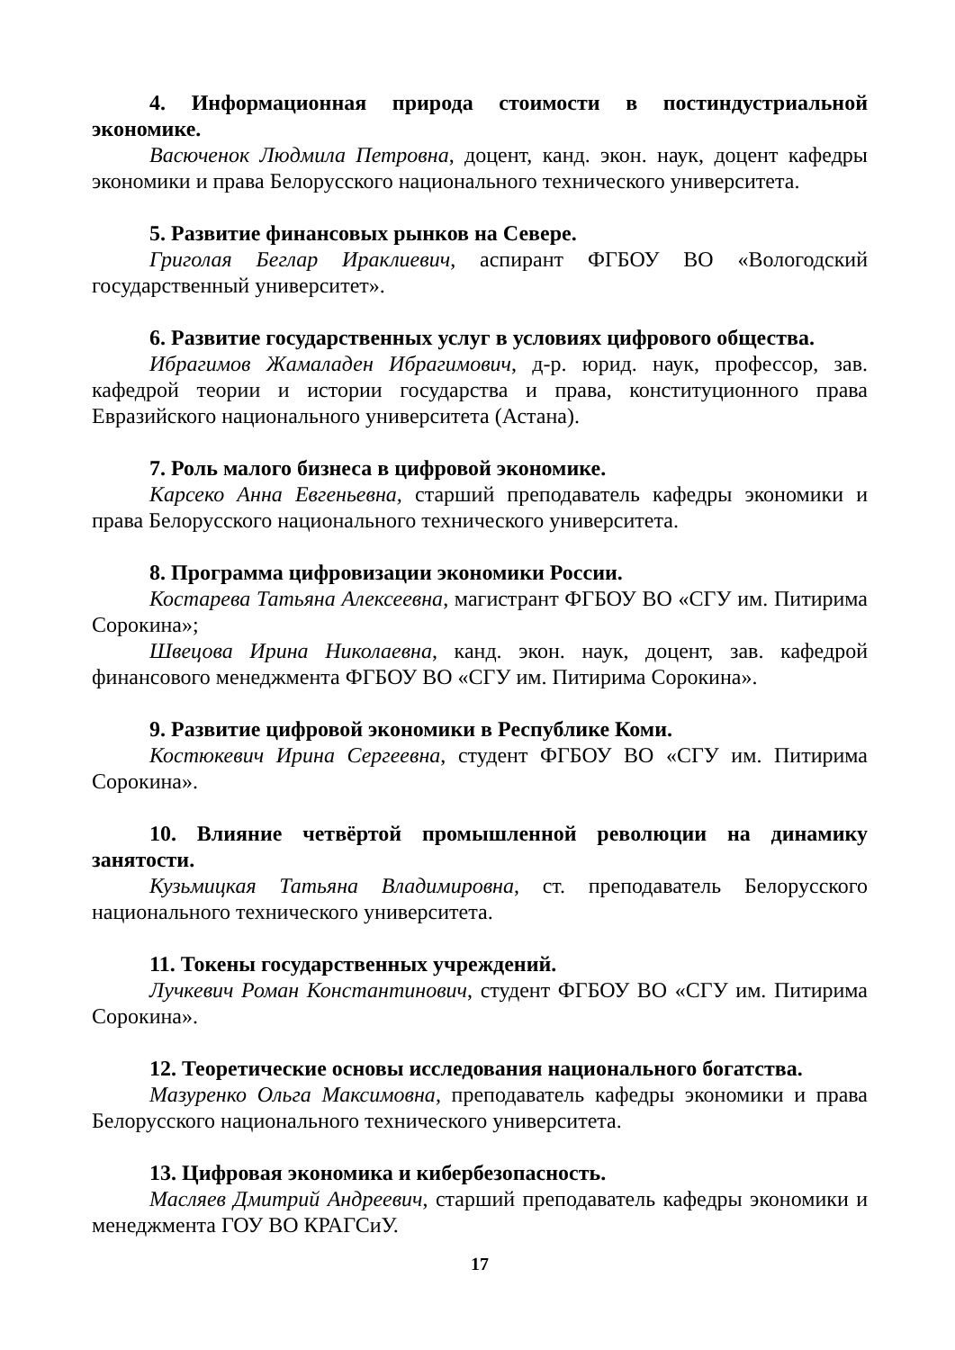4. Информационная природа стоимости в постиндустриальной экономике.
Васюченок Людмила Петровна, доцент, канд. экон. наук, доцент кафедры экономики и права Белорусского национального технического университета.
5. Развитие финансовых рынков на Севере.
Григолая Беглар Ираклиевич, аспирант ФГБОУ ВО «Вологодский государственный университет».
6. Развитие государственных услуг в условиях цифрового общества.
Ибрагимов Жамаладен Ибрагимович, д-р. юрид. наук, профессор, зав. кафедрой теории и истории государства и права, конституционного права Евразийского национального университета (Астана).
7. Роль малого бизнеса в цифровой экономике.
Карсеко Анна Евгеньевна, старший преподаватель кафедры экономики и права Белорусского национального технического университета.
8. Программа цифровизации экономики России.
Костарева Татьяна Алексеевна, магистрант ФГБОУ ВО «СГУ им. Питирима Сорокина»;
Швецова Ирина Николаевна, канд. экон. наук, доцент, зав. кафедрой финансового менеджмента ФГБОУ ВО «СГУ им. Питирима Сорокина».
9. Развитие цифровой экономики в Республике Коми.
Костюкевич Ирина Сергеевна, студент ФГБОУ ВО «СГУ им. Питирима Сорокина».
10. Влияние четвёртой промышленной революции на динамику занятости.
Кузьмицкая Татьяна Владимировна, ст. преподаватель Белорусского национального технического университета.
11. Токены государственных учреждений.
Лучкевич Роман Константинович, студент ФГБОУ ВО «СГУ им. Питирима Сорокина».
12. Теоретические основы исследования национального богатства.
Мазуренко Ольга Максимовна, преподаватель кафедры экономики и права Белорусского национального технического университета.
13. Цифровая экономика и кибербезопасность.
Масляев Дмитрий Андреевич, старший преподаватель кафедры экономики и менеджмента ГОУ ВО КРАГСиУ.
17